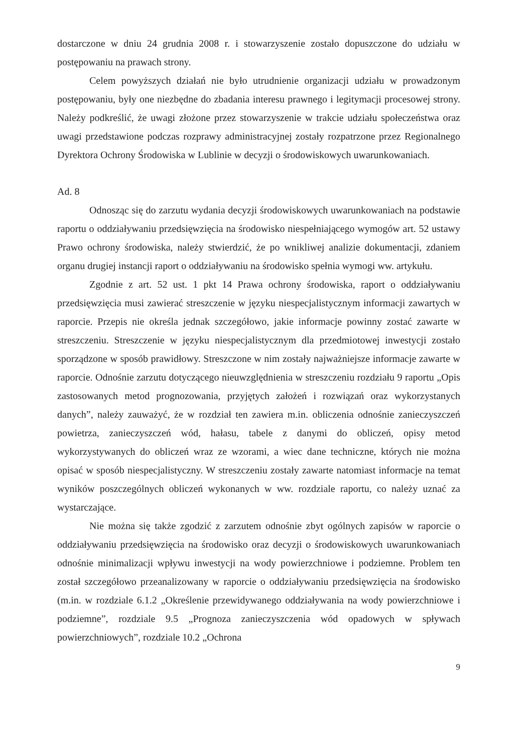dostarczone w dniu 24 grudnia 2008 r. i stowarzyszenie zostało dopuszczone do udziału w postępowaniu na prawach strony.
Celem powyższych działań nie było utrudnienie organizacji udziału w prowadzonym postępowaniu, były one niezbędne do zbadania interesu prawnego i legitymacji procesowej strony. Należy podkreślić, że uwagi złożone przez stowarzyszenie w trakcie udziału społeczeństwa oraz uwagi przedstawione podczas rozprawy administracyjnej zostały rozpatrzone przez Regionalnego Dyrektora Ochrony Środowiska w Lublinie w decyzji o środowiskowych uwarunkowaniach.
Ad. 8
Odnosząc się do zarzutu wydania decyzji środowiskowych uwarunkowaniach na podstawie raportu o oddziaływaniu przedsięwzięcia na środowisko niespełniającego wymogów art. 52 ustawy Prawo ochrony środowiska, należy stwierdzić, że po wnikliwej analizie dokumentacji, zdaniem organu drugiej instancji raport o oddziaływaniu na środowisko spełnia wymogi ww. artykułu.
Zgodnie z art. 52 ust. 1 pkt 14 Prawa ochrony środowiska, raport o oddziaływaniu przedsięwzięcia musi zawierać streszczenie w języku niespecjalistycznym informacji zawartych w raporcie. Przepis nie określa jednak szczegółowo, jakie informacje powinny zostać zawarte w streszczeniu. Streszczenie w języku niespecjalistycznym dla przedmiotowej inwestycji zostało sporządzone w sposób prawidłowy. Streszczone w nim zostały najważniejsze informacje zawarte w raporcie. Odnośnie zarzutu dotyczącego nieuwzględnienia w streszczeniu rozdziału 9 raportu „Opis zastosowanych metod prognozowania, przyjętych założeń i rozwiązań oraz wykorzystanych danych”, należy zauważyć, że w rozdział ten zawiera m.in. obliczenia odnośnie zanieczyszczeń powietrza, zanieczyszczeń wód, hałasu, tabele z danymi do obliczeń, opisy metod wykorzystywanych do obliczeń wraz ze wzorami, a wiec dane techniczne, których nie można opisać w sposób niespecjalistyczny. W streszczeniu zostały zawarte natomiast informacje na temat wyników poszczególnych obliczeń wykonanych w ww. rozdziale raportu, co należy uznać za wystarczające.
Nie można się także zgodzić z zarzutem odnośnie zbyt ogólnych zapisów w raporcie o oddziaływaniu przedsięwzięcia na środowisko oraz decyzji o środowiskowych uwarunkowaniach odnośnie minimalizacji wpływu inwestycji na wody powierzchniowe i podziemne. Problem ten został szczegółowo przeanalizowany w raporcie o oddziaływaniu przedsięwzięcia na środowisko (m.in. w rozdziale 6.1.2 „Określenie przewidywanego oddziaływania na wody powierzchniowe i podziemne”, rozdziale 9.5 „Prognoza zanieczyszczenia wód opadowych w spływach powierzchniowych”, rozdziale 10.2 „Ochrona
9